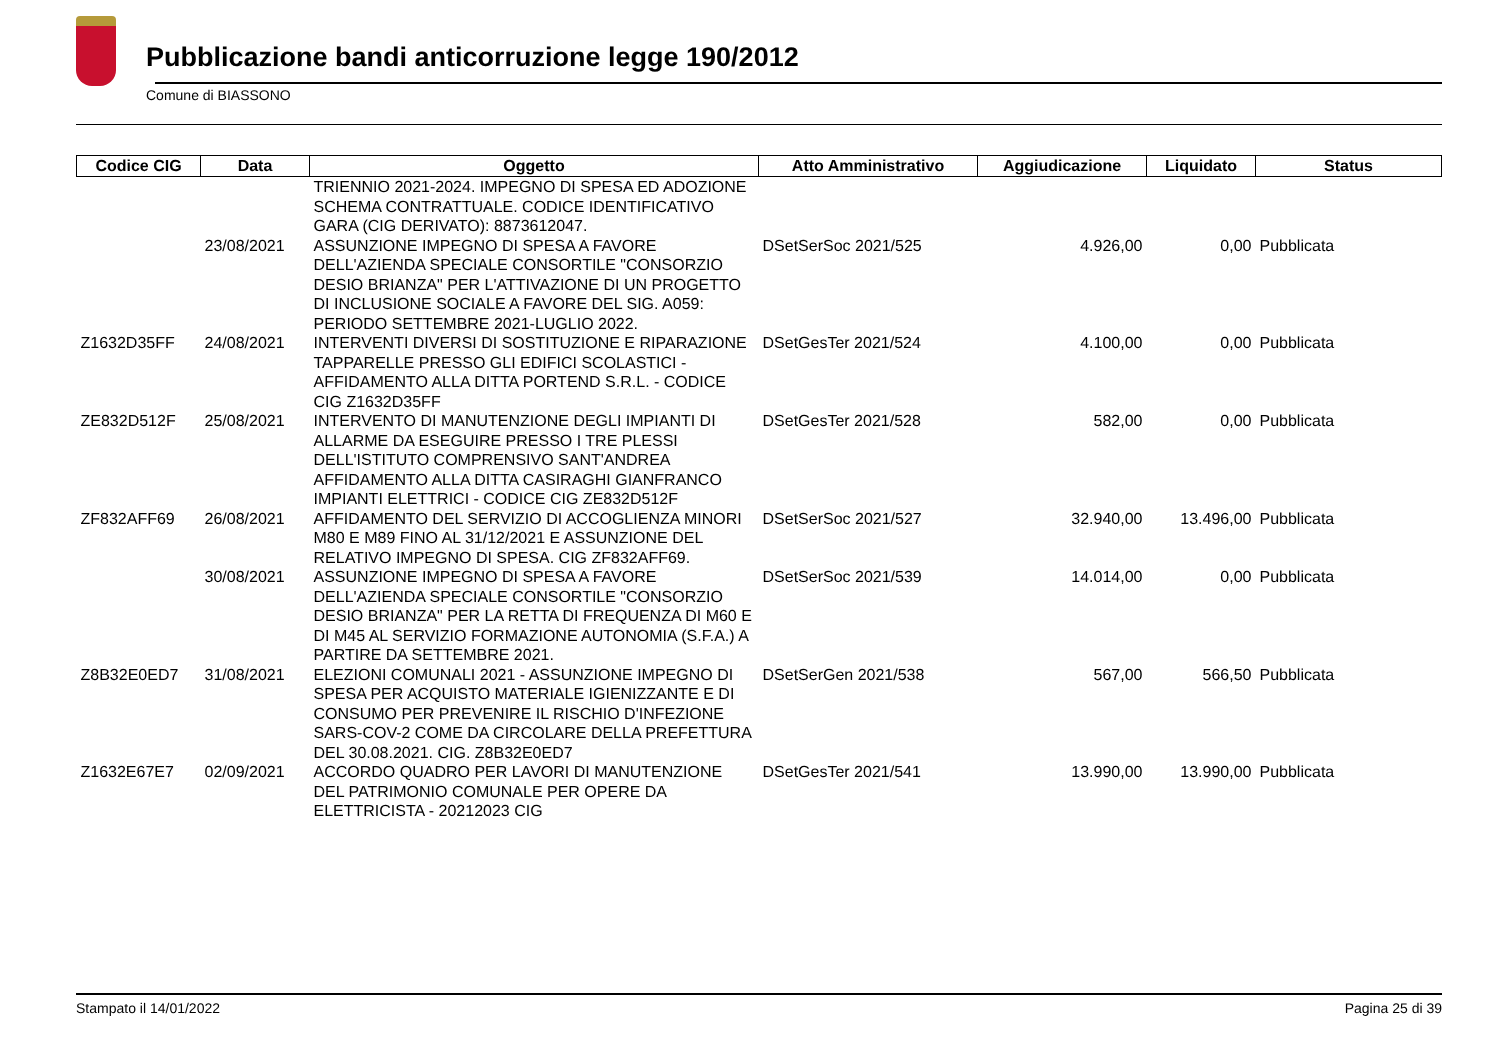Pubblicazione bandi anticorruzione legge 190/2012
Comune di BIASSONO
| Codice CIG | Data | Oggetto | Atto Amministrativo | Aggiudicazione | Liquidato | Status |
| --- | --- | --- | --- | --- | --- | --- |
| | | TRIENNIO 2021-2024. IMPEGNO DI SPESA ED ADOZIONE SCHEMA CONTRATTUALE. CODICE IDENTIFICATIVO GARA (CIG DERIVATO): 8873612047. | | | | |
| | 23/08/2021 | ASSUNZIONE IMPEGNO DI SPESA A FAVORE DELL'AZIENDA SPECIALE CONSORTILE "CONSORZIO DESIO BRIANZA" PER L'ATTIVAZIONE DI UN PROGETTO DI INCLUSIONE SOCIALE A FAVORE DEL SIG. A059: PERIODO SETTEMBRE 2021-LUGLIO 2022. | DSetSerSoc 2021/525 | 4.926,00 | 0,00 | Pubblicata |
| Z1632D35FF | 24/08/2021 | INTERVENTI DIVERSI DI SOSTITUZIONE E RIPARAZIONE TAPPARELLE PRESSO GLI EDIFICI SCOLASTICI - AFFIDAMENTO ALLA DITTA PORTEND S.R.L. - CODICE CIG Z1632D35FF | DSetGesTer 2021/524 | 4.100,00 | 0,00 | Pubblicata |
| ZE832D512F | 25/08/2021 | INTERVENTO DI MANUTENZIONE DEGLI IMPIANTI DI ALLARME DA ESEGUIRE PRESSO I TRE PLESSI DELL'ISTITUTO COMPRENSIVO SANT'ANDREA AFFIDAMENTO ALLA DITTA CASIRAGHI GIANFRANCO IMPIANTI ELETTRICI - CODICE CIG ZE832D512F | DSetGesTer 2021/528 | 582,00 | 0,00 | Pubblicata |
| ZF832AFF69 | 26/08/2021 | AFFIDAMENTO DEL SERVIZIO DI ACCOGLIENZA MINORI M80 E M89 FINO AL 31/12/2021 E ASSUNZIONE DEL RELATIVO IMPEGNO DI SPESA. CIG ZF832AFF69. | DSetSerSoc 2021/527 | 32.940,00 | 13.496,00 | Pubblicata |
| | 30/08/2021 | ASSUNZIONE IMPEGNO DI SPESA A FAVORE DELL'AZIENDA SPECIALE CONSORTILE "CONSORZIO DESIO BRIANZA" PER LA RETTA DI FREQUENZA DI M60 E DI M45 AL SERVIZIO FORMAZIONE AUTONOMIA (S.F.A.) A PARTIRE DA SETTEMBRE 2021. | DSetSerSoc 2021/539 | 14.014,00 | 0,00 | Pubblicata |
| Z8B32E0ED7 | 31/08/2021 | ELEZIONI COMUNALI 2021 - ASSUNZIONE IMPEGNO DI SPESA PER ACQUISTO MATERIALE IGIENIZZANTE E DI CONSUMO PER PREVENIRE IL RISCHIO D'INFEZIONE SARS-COV-2 COME DA CIRCOLARE DELLA PREFETTURA DEL 30.08.2021. CIG. Z8B32E0ED7 | DSetSerGen 2021/538 | 567,00 | 566,50 | Pubblicata |
| Z1632E67E7 | 02/09/2021 | ACCORDO QUADRO PER LAVORI DI MANUTENZIONE DEL PATRIMONIO COMUNALE PER OPERE DA ELETTRICISTA - 20212023 CIG | DSetGesTer 2021/541 | 13.990,00 | 13.990,00 | Pubblicata |
Stampato il 14/01/2022 Pagina 25 di 39